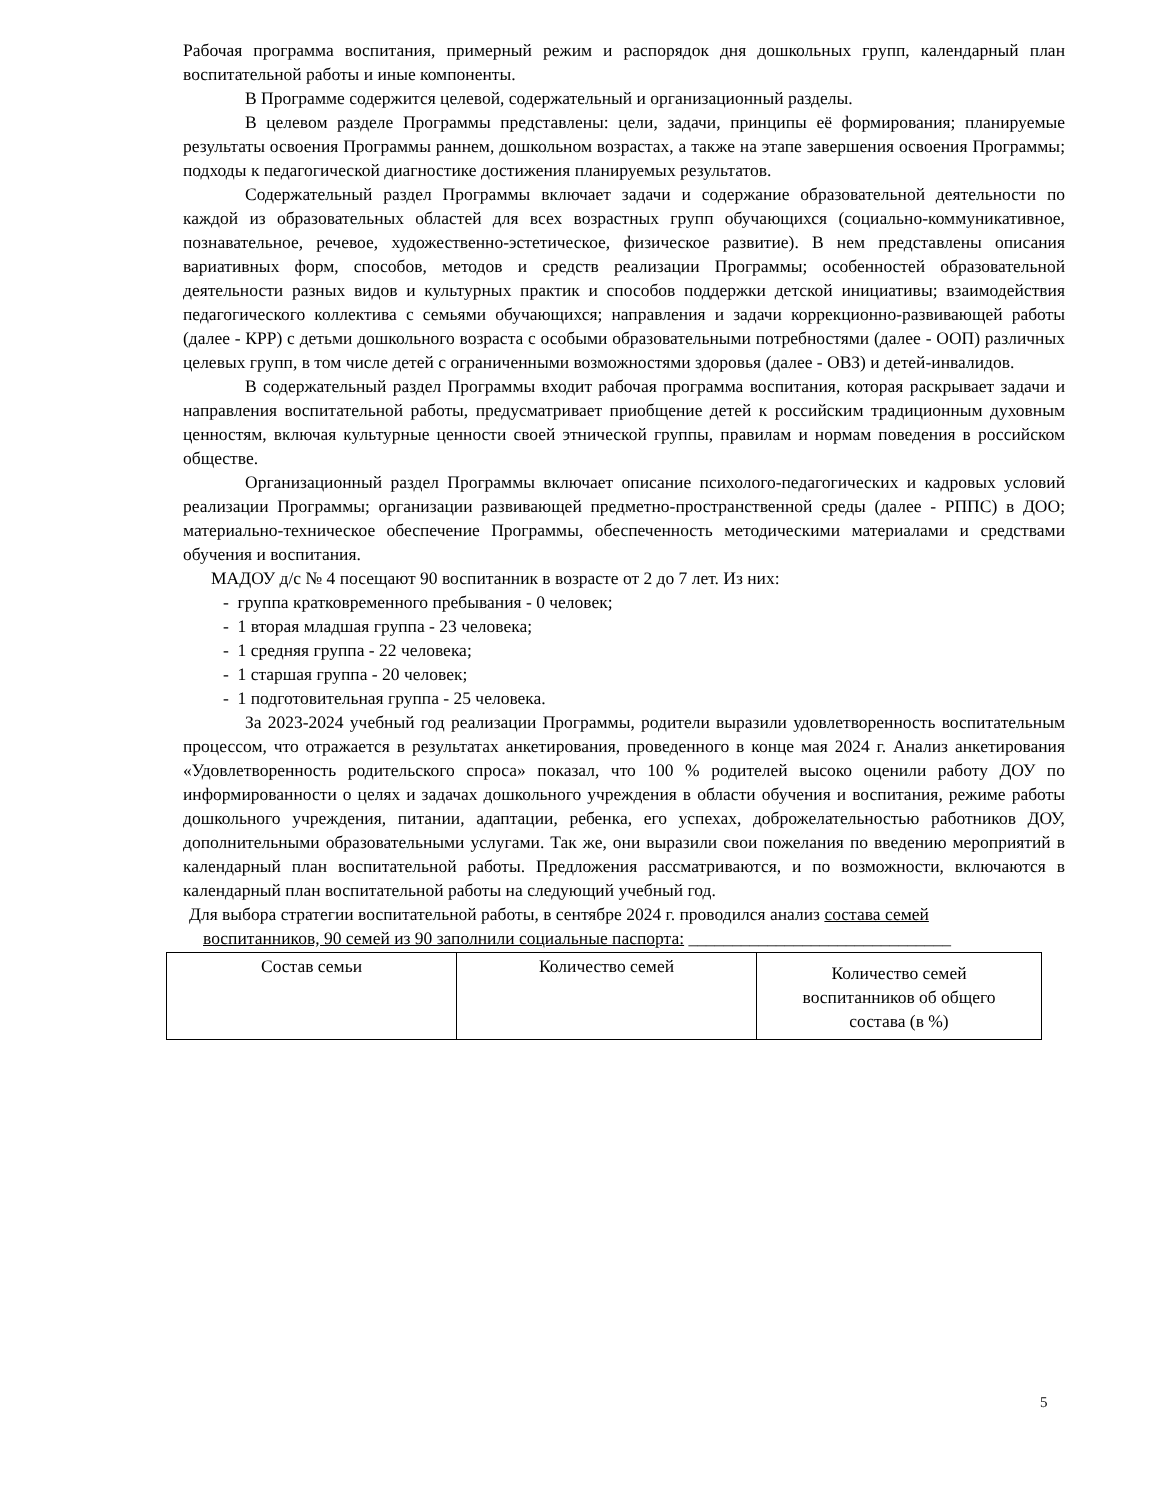Рабочая программа воспитания, примерный режим и распорядок дня дошкольных групп, календарный план воспитательной работы и иные компоненты.
В Программе содержится целевой, содержательный и организационный разделы.
В целевом разделе Программы представлены: цели, задачи, принципы её формирования; планируемые результаты освоения Программы раннем, дошкольном возрастах, а также на этапе завершения освоения Программы; подходы к педагогической диагностике достижения планируемых результатов.
Содержательный раздел Программы включает задачи и содержание образовательной деятельности по каждой из образовательных областей для всех возрастных групп обучающихся (социально-коммуникативное, познавательное, речевое, художественно-эстетическое, физическое развитие). В нем представлены описания вариативных форм, способов, методов и средств реализации Программы; особенностей образовательной деятельности разных видов и культурных практик и способов поддержки детской инициативы; взаимодействия педагогического коллектива с семьями обучающихся; направления и задачи коррекционно-развивающей работы (далее - КРР) с детьми дошкольного возраста с особыми образовательными потребностями (далее - ООП) различных целевых групп, в том числе детей с ограниченными возможностями здоровья (далее - ОВЗ) и детей-инвалидов.
В содержательный раздел Программы входит рабочая программа воспитания, которая раскрывает задачи и направления воспитательной работы, предусматривает приобщение детей к российским традиционным духовным ценностям, включая культурные ценности своей этнической группы, правилам и нормам поведения в российском обществе.
Организационный раздел Программы включает описание психолого-педагогических и кадровых условий реализации Программы; организации развивающей предметно-пространственной среды (далее - РППС) в ДОО; материально-техническое обеспечение Программы, обеспеченность методическими материалами и средствами обучения и воспитания.
МАДОУ д/с № 4 посещают 90 воспитанник в возрасте от 2 до 7 лет. Из них:
- группа кратковременного пребывания - 0 человек;
- 1 вторая младшая группа - 23 человека;
- 1 средняя группа - 22 человека;
- 1 старшая группа - 20 человек;
- 1 подготовительная группа - 25 человека.
За 2023-2024 учебный год реализации Программы, родители выразили удовлетворенность воспитательным процессом, что отражается в результатах анкетирования, проведенного в конце мая 2024 г. Анализ анкетирования «Удовлетворенность родительского спроса» показал, что 100 % родителей высоко оценили работу ДОУ по информированности о целях и задачах дошкольного учреждения в области обучения и воспитания, режиме работы дошкольного учреждения, питании, адаптации, ребенка, его успехах, доброжелательностью работников ДОУ, дополнительными образовательными услугами. Так же, они выразили свои пожелания по введению мероприятий в календарный план воспитательной работы. Предложения рассматриваются, и по возможности, включаются в календарный план воспитательной работы на следующий учебный год.
Для выбора стратегии воспитательной работы, в сентябре 2024 г. проводился анализ состава семей
воспитанников, 90 семей из 90 заполнили социальные паспорта: ______________________________
| Состав семьи | Количество семей | Количество семей воспитанников об общего состава (в %) |
5